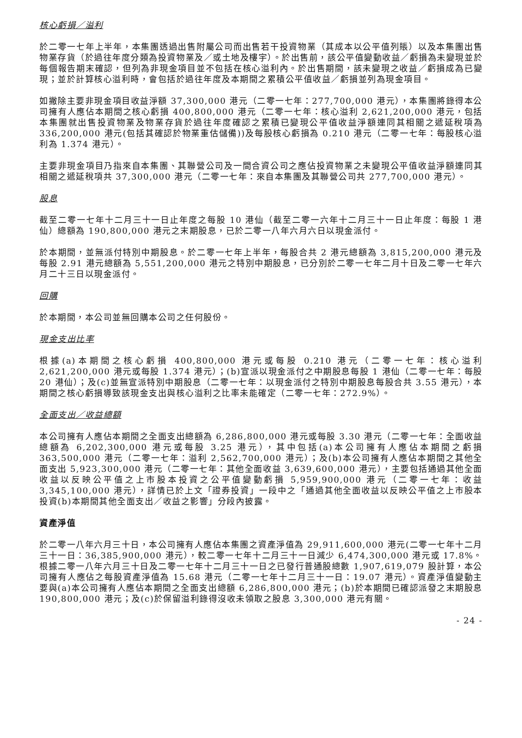核心虧損／溢利
於二零一七年上半年，本集團透過出售附屬公司而出售若干投資物業（其成本以公平值列賬）以及本集團出售物業存貨（於過往年度分類為投資物業及／或土地及樓宇）。於出售前，該公平值變動收益／虧損為未變現並於每個報告期末確認，但列為非現金項目並不包括在核心溢利內。於出售期間，該未變現之收益／虧損成為已變現；並於計算核心溢利時，會包括於過往年度及本期間之累積公平值收益／虧損並列為現金項目。
如撇除主要非現金項目收益淨額 37,300,000 港元（二零一七年：277,700,000 港元），本集團將錄得本公司擁有人應佔本期間之核心虧損 400,800,000 港元（二零一七年：核心溢利 2,621,200,000 港元，包括本集團就出售投資物業及物業存貨於過往年度確認之累積已變現公平值收益淨額連同其相關之遞延稅項為 336,200,000 港元(包括其確認於物業重估儲備))及每股核心虧損為 0.210 港元（二零一七年：每股核心溢利為 1.374 港元）。
主要非現金項目乃指來自本集團、其聯營公司及一間合資公司之應佔投資物業之未變現公平值收益淨額連同其相關之遞延稅項共 37,300,000 港元（二零一七年：來自本集團及其聯營公司共 277,700,000 港元）。
股息
截至二零一七年十二月三十一日止年度之每股 10 港仙（截至二零一六年十二月三十一日止年度：每股 1 港仙）總額為 190,800,000 港元之末期股息，已於二零一八年六月六日以現金派付。
於本期間，並無派付特別中期股息。於二零一七年上半年，每股合共 2 港元總額為 3,815,200,000 港元及每股 2.91 港元總額為 5,551,200,000 港元之特別中期股息，已分別於二零一七年二月十日及二零一七年六月二十三日以現金派付。
回購
於本期間，本公司並無回購本公司之任何股份。
現金支出比率
根據(a)本期間之核心虧損 400,800,000 港元或每股 0.210 港元（二零一七年：核心溢利 2,621,200,000 港元或每股 1.374 港元）；(b)宣派以現金派付之中期股息每股 1 港仙（二零一七年：每股 20 港仙）；及(c)並無宣派特別中期股息（二零一七年：以現金派付之特別中期股息每股合共 3.55 港元），本期間之核心虧損導致該現金支出與核心溢利之比率未能確定（二零一七年：272.9%）。
全面支出／收益總額
本公司擁有人應佔本期間之全面支出總額為 6,286,800,000 港元或每股 3.30 港元（二零一七年：全面收益總額為 6,202,300,000 港元或每股 3.25 港元），其中包括(a)本公司擁有人應佔本期間之虧損 363,500,000 港元（二零一七年：溢利 2,562,700,000 港元）；及(b)本公司擁有人應佔本期間之其他全面支出 5,923,300,000 港元（二零一七年：其他全面收益 3,639,600,000 港元），主要包括通過其他全面收益以反映公平值之上市股本投資之公平值變動虧損 5,959,900,000 港元（二零一七年：收益 3,345,100,000 港元），詳情已於上文「證券投資」一段中之「通過其他全面收益以反映公平值之上市股本投資(b)本期間其他全面支出／收益之影響」分段內披露。
資產淨值
於二零一八年六月三十日，本公司擁有人應佔本集團之資產淨值為 29,911,600,000 港元(二零一七年十二月三十一日：36,385,900,000 港元），較二零一七年十二月三十一日減少 6,474,300,000 港元或 17.8%。根據二零一八年六月三十日及二零一七年十二月三十一日之已發行普通股總數 1,907,619,079 股計算，本公司擁有人應佔之每股資產淨值為 15.68 港元（二零一七年十二月三十一日：19.07 港元）。資產淨值變動主要與(a)本公司擁有人應佔本期間之全面支出總額 6,286,800,000 港元；(b)於本期間已確認派發之末期股息 190,800,000 港元；及(c)於保留溢利錄得沒收未領取之股息 3,300,000 港元有關。
- 24 -